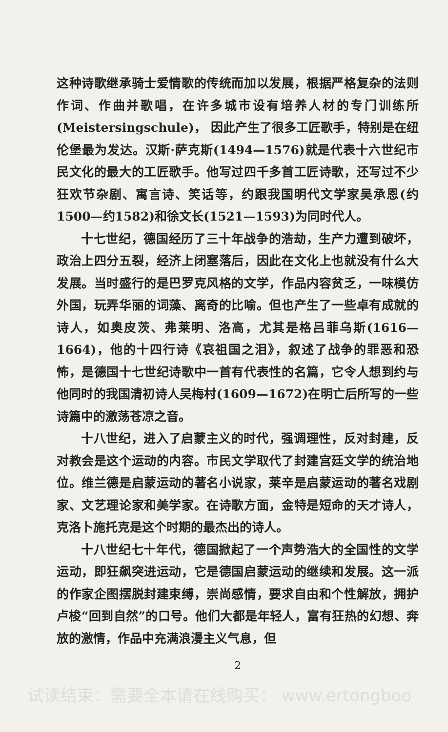这种诗歌继承骑士爱情歌的传统而加以发展，根据严格复杂的法则作词、作曲并歌唱，在许多城市设有培养人材的专门训练所(Meistersingschule)， 因此产生了很多工匠歌手，特别是在纽伦堡最为发达。汉斯·萨克斯(1494—1576)就是代表十六世纪市民文化的最大的工匠歌手。他写过四千多首工匠诗歌，还写过不少狂欢节杂剧、寓言诗、笑话等，约跟我国明代文学家吴承恩(约1500—约1582)和徐文长(1521—1593)为同时代人。
十七世纪，德国经历了三十年战争的浩劫，生产力遭到破坏，政治上四分五裂，经济上闭塞落后，因此在文化上也就没有什么大发展。当时盛行的是巴罗克风格的文学，作品内容贫乏，一味模仿外国，玩弄华丽的词藻、离奇的比喻。但也产生了一些卓有成就的诗人，如奥皮茨、弗莱明、洛高，尤其是格吕菲乌斯(1616—1664)，他的十四行诗《哀祖国之泪》，叙述了战争的罪恶和恐怖，是德国十七世纪诗歌中一首有代表性的名篇，它令人想到约与他同时的我国清初诗人吴梅村(1609—1672)在明亡后所写的一些诗篇中的激荡苍凉之音。
十八世纪，进入了启蒙主义的时代，强调理性，反对封建，反对教会是这个运动的内容。市民文学取代了封建宫廷文学的统治地位。维兰德是启蒙运动的著名小说家，莱辛是启蒙运动的著名戏剧家、文艺理论家和美学家。在诗歌方面，金特是短命的天才诗人，克洛卜施托克是这个时期的最杰出的诗人。
十八世纪七十年代，德国掀起了一个声势浩大的全国性的文学运动，即狂飙突进运动，它是德国启蒙运动的继续和发展。这一派的作家企图摆脱封建束缚，崇尚感情，要求自由和个性解放，拥护卢梭“回到自然”的口号。他们大都是年轻人，富有狂热的幻想、奔放的激情，作品中充满浪漫主义气息，但
2
试读结束：需要全本请在线购买： www.ertongboo